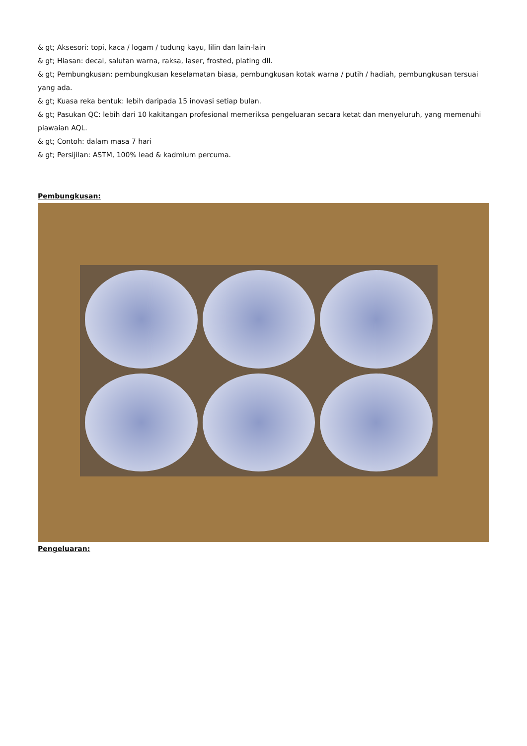& gt; Aksesori: topi, kaca / logam / tudung kayu, lilin dan lain-lain
& gt; Hiasan: decal, salutan warna, raksa, laser, frosted, plating dll.
& gt; Pembungkusan: pembungkusan keselamatan biasa, pembungkusan kotak warna / putih / hadiah, pembungkusan tersuai yang ada.
& gt; Kuasa reka bentuk: lebih daripada 15 inovasi setiap bulan.
& gt; Pasukan QC: lebih dari 10 kakitangan profesional memeriksa pengeluaran secara ketat dan menyeluruh, yang memenuhi piawaian AQL.
& gt; Contoh: dalam masa 7 hari
& gt; Persijilan: ASTM, 100% lead & kadmium percuma.
Pembungkusan:
Pengeluaran: